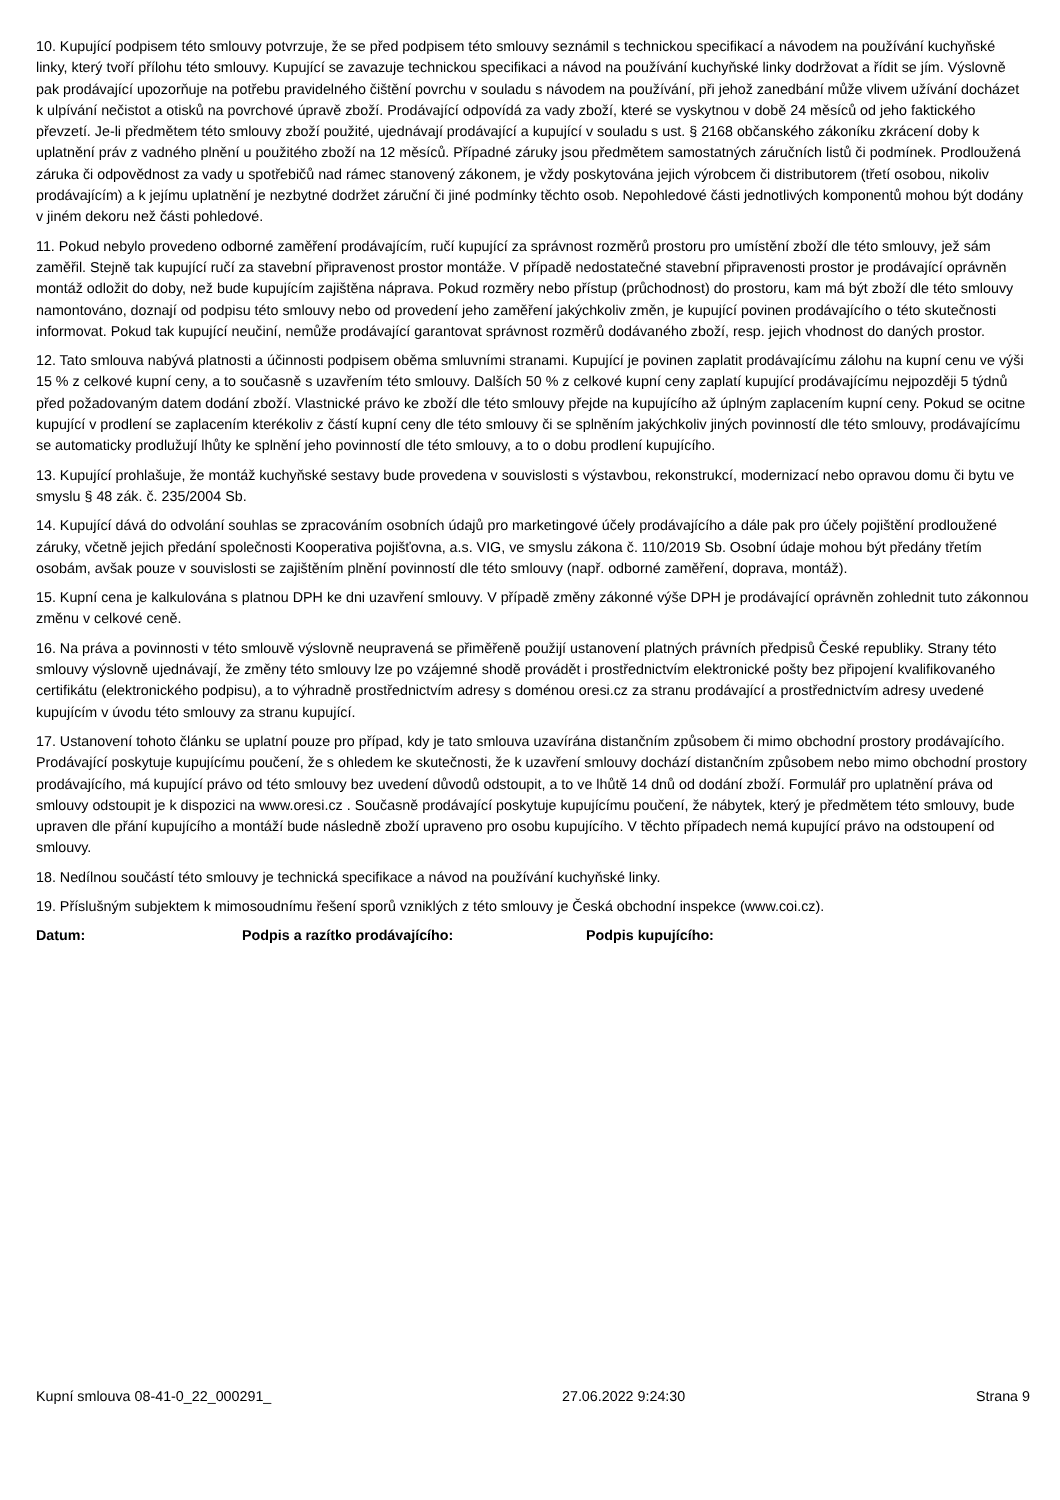10. Kupující podpisem této smlouvy potvrzuje, že se před podpisem této smlouvy seznámil s technickou specifikací a návodem na používání kuchyňské linky, který tvoří přílohu této smlouvy. Kupující se zavazuje technickou specifikaci a návod na používání kuchyňské linky dodržovat a řídit se jím. Výslovně pak prodávající upozorňuje na potřebu pravidelného čištění povrchu v souladu s návodem na používání, při jehož zanedbání může vlivem užívání docházet k ulpívání nečistot a otisků na povrchové úpravě zboží. Prodávající odpovídá za vady zboží, které se vyskytnou v době 24 měsíců od jeho faktického převzetí. Je-li předmětem této smlouvy zboží použité, ujednávají prodávající a kupující v souladu s ust. § 2168 občanského zákoníku zkrácení doby k uplatnění práv z vadného plnění u použitého zboží na 12 měsíců. Případné záruky jsou předmětem samostatných záručních listů či podmínek. Prodloužená záruka či odpovědnost za vady u spotřebičů nad rámec stanovený zákonem, je vždy poskytována jejich výrobcem či distributorem (třetí osobou, nikoliv prodávajícím) a k jejímu uplatnění je nezbytné dodržet záruční či jiné podmínky těchto osob. Nepohledové části jednotlivých komponentů mohou být dodány v jiném dekoru než části pohledové.
11. Pokud nebylo provedeno odborné zaměření prodávajícím, ručí kupující za správnost rozměrů prostoru pro umístění zboží dle této smlouvy, jež sám zaměřil. Stejně tak kupující ručí za stavební připravenost prostor montáže. V případě nedostatečné stavební připravenosti prostor je prodávající oprávněn montáž odložit do doby, než bude kupujícím zajištěna náprava. Pokud rozměry nebo přístup (průchodnost) do prostoru, kam má být zboží dle této smlouvy namontováno, doznají od podpisu této smlouvy nebo od provedení jeho zaměření jakýchkoliv změn, je kupující povinen prodávajícího o této skutečnosti informovat. Pokud tak kupující neučiní, nemůže prodávající garantovat správnost rozměrů dodávaného zboží, resp. jejich vhodnost do daných prostor.
12. Tato smlouva nabývá platnosti a účinnosti podpisem oběma smluvními stranami. Kupující je povinen zaplatit prodávajícímu zálohu na kupní cenu ve výši 15 % z celkové kupní ceny, a to současně s uzavřením této smlouvy. Dalších 50 % z celkové kupní ceny zaplatí kupující prodávajícímu nejpozději 5 týdnů před požadovaným datem dodání zboží. Vlastnické právo ke zboží dle této smlouvy přejde na kupujícího až úplným zaplacením kupní ceny. Pokud se ocitne kupující v prodlení se zaplacením kterékoliv z částí kupní ceny dle této smlouvy či se splněním jakýchkoliv jiných povinností dle této smlouvy, prodávajícímu se automaticky prodlužují lhůty ke splnění jeho povinností dle této smlouvy, a to o dobu prodlení kupujícího.
13. Kupující prohlašuje, že montáž kuchyňské sestavy bude provedena v souvislosti s výstavbou, rekonstrukcí, modernizací nebo opravou domu či bytu ve smyslu § 48 zák. č. 235/2004 Sb.
14. Kupující dává do odvolání souhlas se zpracováním osobních údajů pro marketingové účely prodávajícího a dále pak pro účely pojištění prodloužené záruky, včetně jejich předání společnosti Kooperativa pojišťovna, a.s. VIG, ve smyslu zákona č. 110/2019 Sb. Osobní údaje mohou být předány třetím osobám, avšak pouze v souvislosti se zajištěním plnění povinností dle této smlouvy (např. odborné zaměření, doprava, montáž).
15. Kupní cena je kalkulována s platnou DPH ke dni uzavření smlouvy. V případě změny zákonné výše DPH je prodávající oprávněn zohlednit tuto zákonnou změnu v celkové ceně.
16. Na práva a povinnosti v této smlouvě výslovně neupravená se přiměřeně použijí ustanovení platných právních předpisů České republiky. Strany této smlouvy výslovně ujednávají, že změny této smlouvy lze po vzájemné shodě provádět i prostřednictvím elektronické pošty bez připojení kvalifikovaného certifikátu (elektronického podpisu), a to výhradně prostřednictvím adresy s doménou oresi.cz za stranu prodávající a prostřednictvím adresy uvedené kupujícím v úvodu této smlouvy za stranu kupující.
17. Ustanovení tohoto článku se uplatní pouze pro případ, kdy je tato smlouva uzavírána distančním způsobem či mimo obchodní prostory prodávajícího. Prodávající poskytuje kupujícímu poučení, že s ohledem ke skutečnosti, že k uzavření smlouvy dochází distančním způsobem nebo mimo obchodní prostory prodávajícího, má kupující právo od této smlouvy bez uvedení důvodů odstoupit, a to ve lhůtě 14 dnů od dodání zboží. Formulář pro uplatnění práva od smlouvy odstoupit je k dispozici na www.oresi.cz . Současně prodávající poskytuje kupujícímu poučení, že nábytek, který je předmětem této smlouvy, bude upraven dle přání kupujícího a montáží bude následně zboží upraveno pro osobu kupujícího. V těchto případech nemá kupující právo na odstoupení od smlouvy.
18. Nedílnou součástí této smlouvy je technická specifikace a návod na používání kuchyňské linky.
19. Příslušným subjektem k mimosoudnímu řešení sporů vzniklých z této smlouvy je Česká obchodní inspekce (www.coi.cz).
Datum: Podpis a razítko prodávajícího: Podpis kupujícího:
Kupní smlouva 08-41-0_22_000291_ 27.06.2022 9:24:30 Strana 9